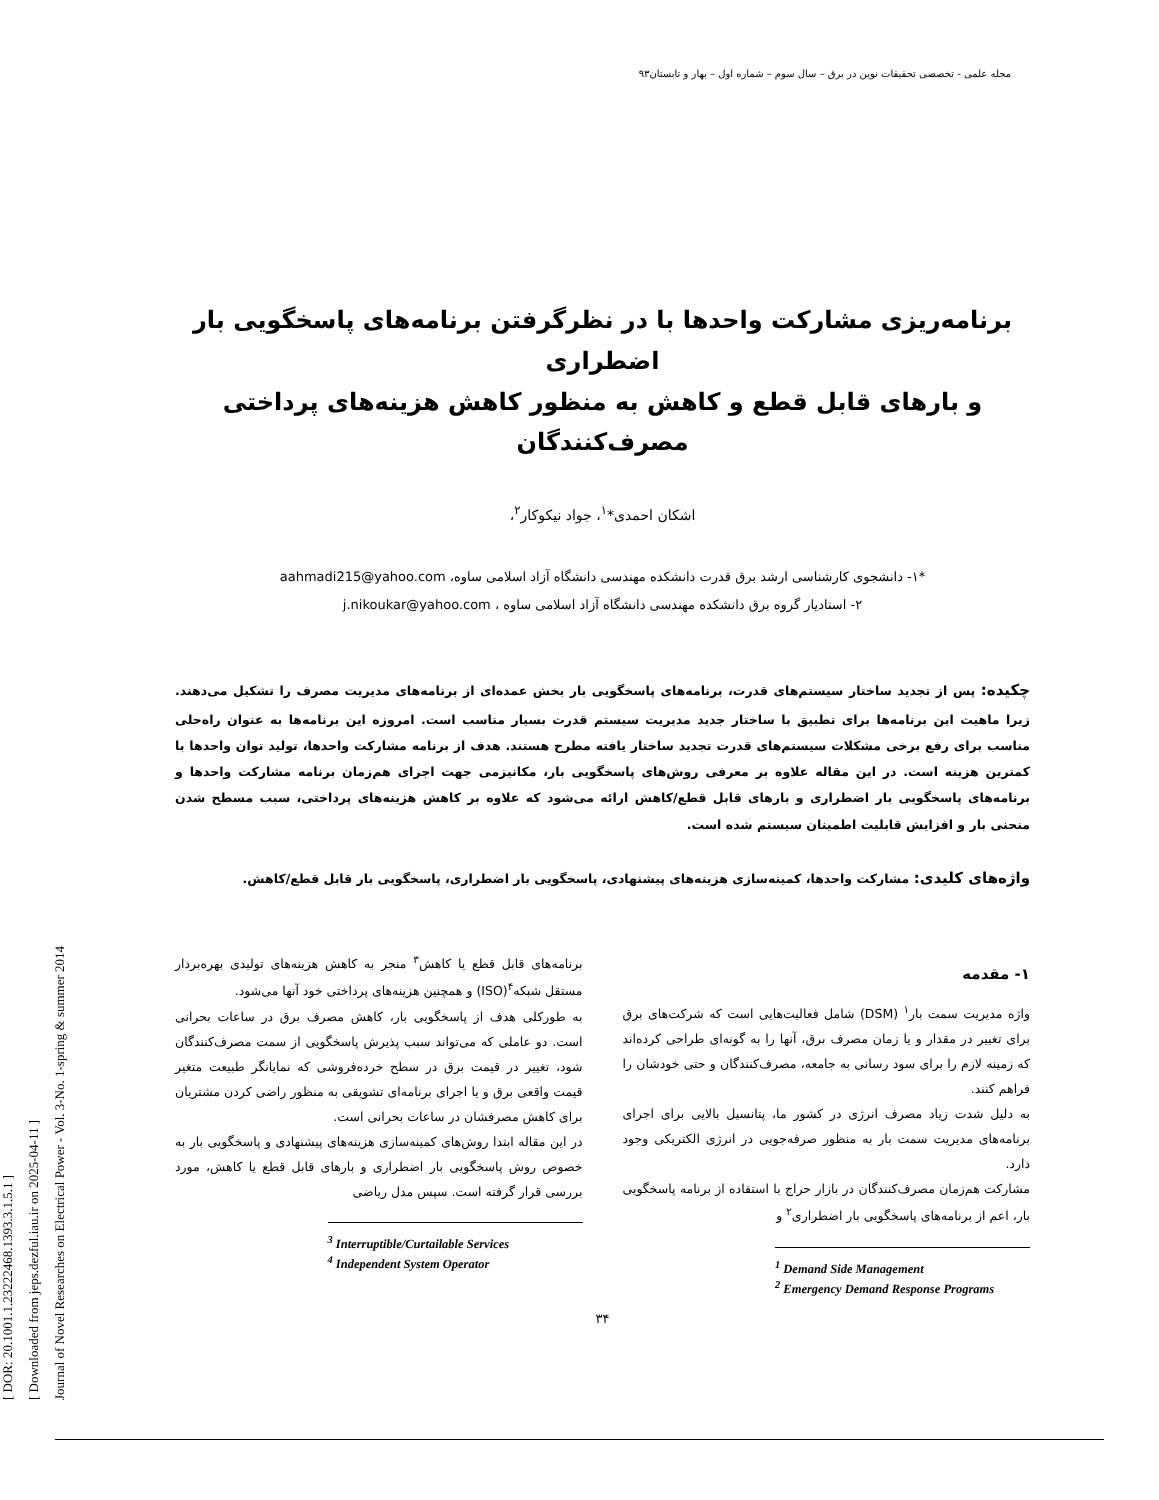مجله علمی - تخصصی تحقیقات نوین در برق – سال سوم – شماره اول – بهار و تابستان۹۳
[ DOR: 20.1001.1.23222468.1393.3.1.5.1 ]
[ Downloaded from jeps.dezful.iau.ir on 2025-04-11 ]
Journal of Novel Researches on Electrical Power - Vol. 3-No. 1-spring & summer 2014
برنامه‌ریزی مشارکت واحدها با در نظرگرفتن برنامه‌های پاسخگویی بار اضطراری
و بارهای قابل قطع و کاهش به منظور کاهش هزینه‌های پرداختی مصرف‌کنندگان
اشکان احمدی*<sup>۱</sup>، جواد نیکوکار<sup>۲</sup>،
*۱- دانشجوی کارشناسی ارشد برق قدرت دانشکده مهندسی دانشگاه آزاد اسلامی ساوه، aahmadi215@yahoo.com
۲- استادیار گروه برق دانشکده مهندسی دانشگاه آزاد اسلامی ساوه ، j.nikoukar@yahoo.com
چکیده: پس از تجدید ساختار سیستم‌های قدرت، برنامه‌های پاسخگویی بار بخش عمده‌ای از برنامه‌های مدیریت مصرف را تشکیل می‌دهند. زیرا ماهیت این برنامه‌ها برای تطبیق با ساختار جدید مدیریت سیستم قدرت بسیار مناسب است. امروزه این برنامه‌ها به عنوان راه‌حلی مناسب برای رفع برخی مشکلات سیستم‌های قدرت تجدید ساختار یافته مطرح هستند. هدف از برنامه مشارکت واحدها، تولید توان واحدها با کمترین هزینه است. در این مقاله علاوه بر معرفی روش‌های پاسخگویی بار، مکانیزمی جهت اجرای هم‌زمان برنامه مشارکت واحدها و برنامه‌های پاسخگویی بار اضطراری و بارهای قابل قطع/کاهش ارائه می‌شود که علاوه بر کاهش هزینه‌های پرداختی، سبب مسطح شدن منحنی بار و افزایش قابلیت اطمینان سیستم شده است.
واژه‌های کلیدی: مشارکت واحدها، کمینه‌سازی هزینه‌های پیشنهادی، پاسخگویی بار اضطراری، پاسخگویی بار قابل قطع/کاهش.
۱- مقدمه
واژه مدیریت سمت بار<sup>۱</sup> (DSM) شامل فعالیت‌هایی است که شرکت‌های برق برای تغییر در مقدار و یا زمان مصرف برق، آنها را به گونه‌ای طراحی کرده‌اند که زمینه لازم را برای سود رسانی به جامعه، مصرف‌کنندگان و حتی خودشان را فراهم کنند.
به دلیل شدت زیاد مصرف انرژی در کشور ما، پتانسیل بالایی برای اجرای برنامه‌های مدیریت سمت بار به منظور صرفه‌جویی در انرژی الکتریکی وجود دارد.
مشارکت هم‌زمان مصرف‌کنندگان در بازار حراج با استفاده از برنامه پاسخگویی بار، اعم از برنامه‌های پاسخگویی بار اضطراری<sup>۲</sup> و
<sup>1</sup> Demand Side Management
<sup>2</sup> Emergency Demand Response Programs
برنامه‌های قابل قطع یا کاهش<sup>۳</sup> منجر به کاهش هزینه‌های تولیدی بهره‌بردار مستقل شبکه<sup>۴</sup>(ISO) و همچنین هزینه‌های پرداختی خود آنها می‌شود.
به طورکلی هدف از پاسخگویی بار، کاهش مصرف برق در ساعات بحرانی است. دو عاملی که می‌تواند سبب پذیرش پاسخگویی از سمت مصرف‌کنندگان شود، تغییر در قیمت برق در سطح خرده‌فروشی که نمایانگر طبیعت متغیر قیمت واقعی برق و یا اجرای برنامه‌ای تشویقی به منظور راضی کردن مشتریان برای کاهش مصرفشان در ساعات بحرانی است.
در این مقاله ابتدا روش‌های کمینه‌سازی هزینه‌های پیشنهادی و پاسخگویی بار به خصوص روش پاسخگویی بار اضطراری و بارهای قابل قطع یا کاهش، مورد بررسی قرار گرفته است. سپس مدل ریاضی
<sup>3</sup> Interruptible/Curtailable Services
<sup>4</sup> Independent System Operator
۳۴